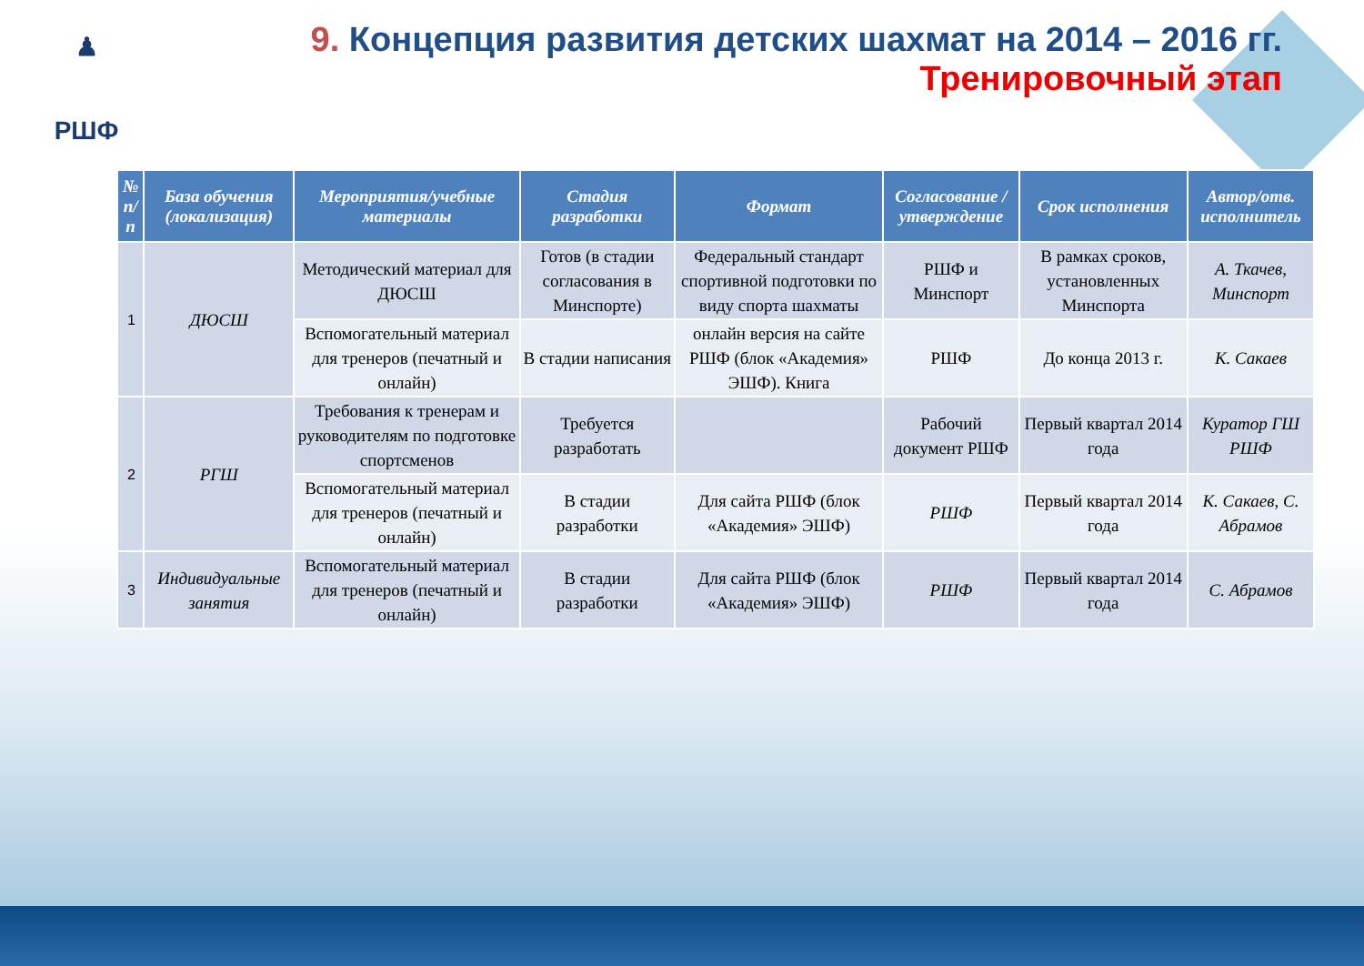♟
РШФ
9. Концепция развития детских шахмат на 2014 – 2016 гг.
Тренировочный этап
| № п/п | База обучения (локализация) | Мероприятия/учебные материалы | Стадия разработки | Формат | Согласование / утверждение | Срок исполнения | Автор/отв. исполнитель |
| --- | --- | --- | --- | --- | --- | --- | --- |
| 1 | ДЮСШ | Методический материал для ДЮСШ | Готов (в стадии согласования в Минспорте) | Федеральный стандарт спортивной подготовки по виду спорта шахматы | РШФ и Минспорт | В рамках сроков, установленных Минспорта | А. Ткачев, Минспорт |
| | | Вспомогательный материал для тренеров (печатный и онлайн) | В стадии написания | онлайн версия на сайте РШФ (блок «Академия» ЭШФ). Книга | РШФ | До конца 2013 г. | К. Сакаев |
| 2 | РГШ | Требования к тренерам и руководителям по подготовке спортсменов | Требуется разработать | | Рабочий документ РШФ | Первый квартал 2014 года | Куратор ГШ РШФ |
| | | Вспомогательный материал для тренеров (печатный и онлайн) | В стадии разработки | Для сайта РШФ (блок «Академия» ЭШФ) | РШФ | Первый квартал 2014 года | К. Сакаев, С. Абрамов |
| 3 | Индивидуальные занятия | Вспомогательный материал для тренеров (печатный и онлайн) | В стадии разработки | Для сайта РШФ (блок «Академия» ЭШФ) | РШФ | Первый квартал 2014 года | С. Абрамов |